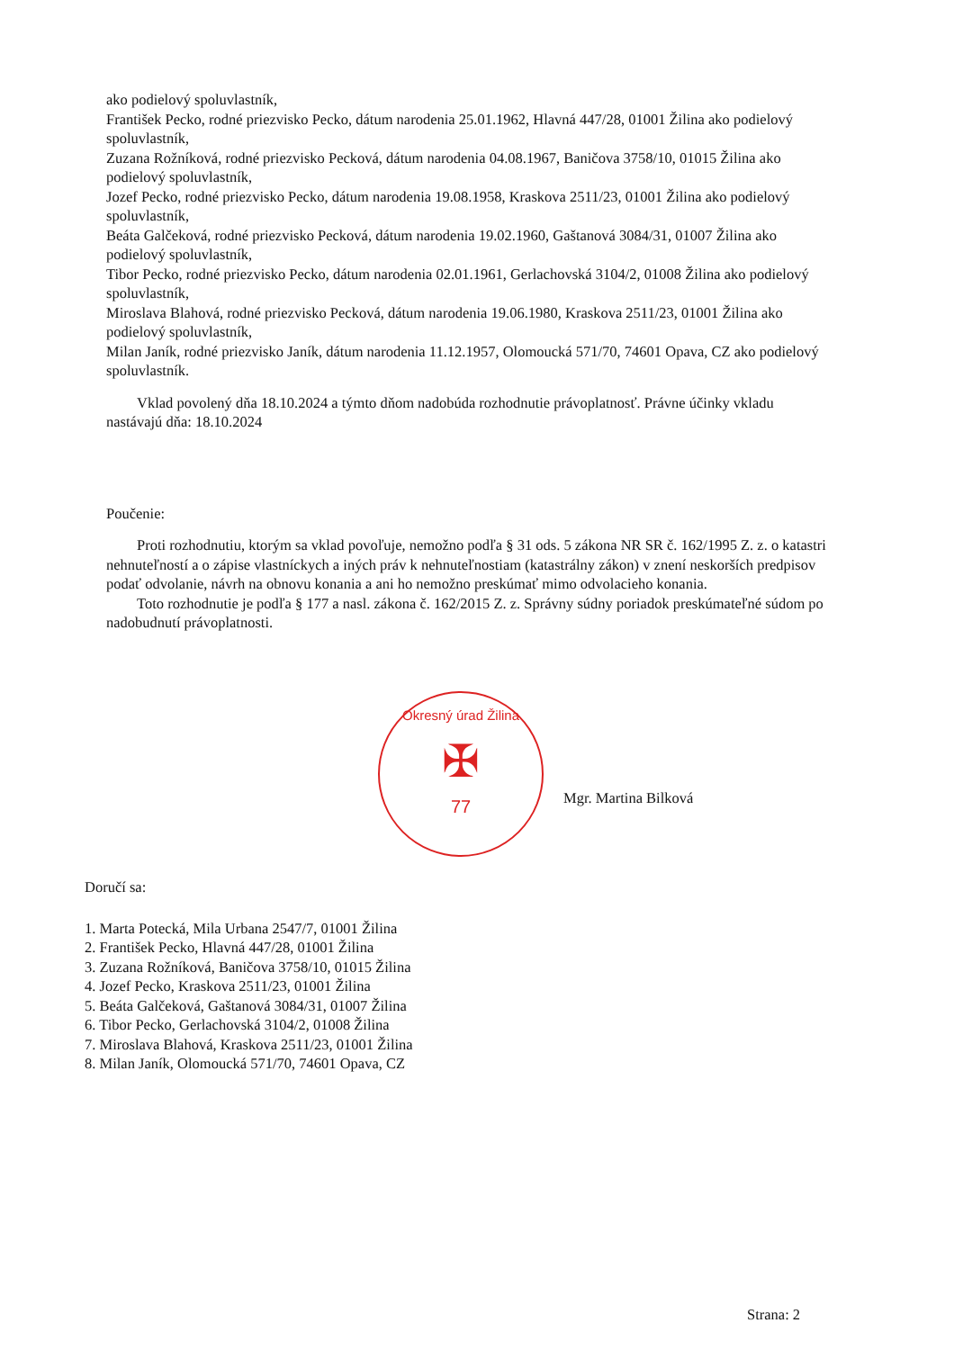ako podielový spoluvlastník,
František Pecko, rodné priezvisko Pecko, dátum narodenia 25.01.1962, Hlavná 447/28, 01001 Žilina ako podielový spoluvlastník,
Zuzana Rožníková, rodné priezvisko Pecková, dátum narodenia 04.08.1967, Baničova 3758/10, 01015 Žilina ako podielový spoluvlastník,
Jozef Pecko, rodné priezvisko Pecko, dátum narodenia 19.08.1958, Kraskova 2511/23, 01001 Žilina ako podielový spoluvlastník,
Beáta Galčeková, rodné priezvisko Pecková, dátum narodenia 19.02.1960, Gaštanová 3084/31, 01007 Žilina ako podielový spoluvlastník,
Tibor Pecko, rodné priezvisko Pecko, dátum narodenia 02.01.1961, Gerlachovská 3104/2, 01008 Žilina ako podielový spoluvlastník,
Miroslava Blahová, rodné priezvisko Pecková, dátum narodenia 19.06.1980, Kraskova 2511/23, 01001 Žilina ako podielový spoluvlastník,
Milan Janík, rodné priezvisko Janík, dátum narodenia 11.12.1957, Olomoucká 571/70, 74601 Opava, CZ ako podielový spoluvlastník.
Vklad povolený dňa 18.10.2024 a týmto dňom nadobúda rozhodnutie právoplatnosť. Právne účinky vkladu nastávajú dňa: 18.10.2024
Poučenie:
Proti rozhodnutiu, ktorým sa vklad povoľuje, nemožno podľa § 31 ods. 5 zákona NR SR č. 162/1995 Z. z. o katastri nehnuteľností a o zápise vlastníckych a iných práv k nehnuteľnostiam (katastrálny zákon) v znení neskorších predpisov podať odvolanie, návrh na obnovu konania a ani ho nemožno preskúmať mimo odvolacieho konania.
Toto rozhodnutie je podľa § 177 a nasl. zákona č. 162/2015 Z. z. Správny súdny poriadok preskúmateľné súdom po nadobudnutí právoplatnosti.
Okresný úrad Žilina
✠
77
Mgr. Martina Bilková
Doručí sa:
1. Marta Potecká, Mila Urbana 2547/7, 01001 Žilina
2. František Pecko, Hlavná 447/28, 01001 Žilina
3. Zuzana Rožníková, Baničova 3758/10, 01015 Žilina
4. Jozef Pecko, Kraskova 2511/23, 01001 Žilina
5. Beáta Galčeková, Gaštanová 3084/31, 01007 Žilina
6. Tibor Pecko, Gerlachovská 3104/2, 01008 Žilina
7. Miroslava Blahová, Kraskova 2511/23, 01001 Žilina
8. Milan Janík, Olomoucká 571/70, 74601 Opava, CZ
Strana: 2